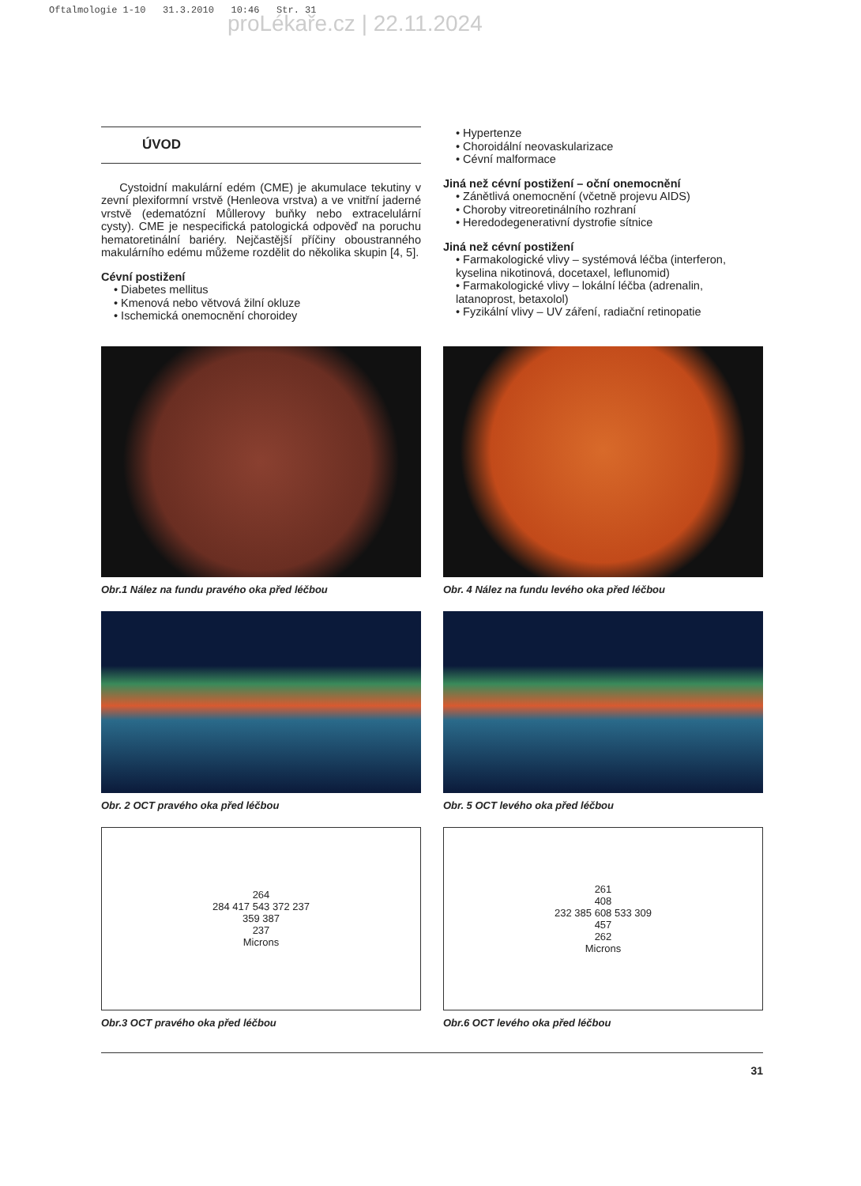Oftalmologie 1-10 31.3.2010 10:46 Str. 31
proLékaře.cz | 22.11.2024
ÚVOD
Cystoidní makulární edém (CME) je akumulace tekutiny v zevní plexiformní vrstvě (Henleova vrstva) a ve vnitřní jaderné vrstvě (edematózní Můllerovy buňky nebo extracelulární cysty). CME je nespecifická patologická odpověď na poruchu hematoretinální bariéry. Nejčastější příčiny oboustranného makulárního edému můžeme rozdělit do několika skupin [4, 5].
Cévní postižení
• Diabetes mellitus
• Kmenová nebo větvová žilní okluze
• Ischemická onemocnění choroidey
• Hypertenze
• Choroidální neovaskularizace
• Cévní malformace
Jiná než cévní postižení – oční onemocnění
• Zánětlivá onemocnění (včetně projevu AIDS)
• Choroby vitreoretinálního rozhraní
• Heredodegenerativní dystrofie sítnice
Jiná než cévní postižení
• Farmakologické vlivy – systémová léčba (interferon, kyselina nikotinová, docetaxel, leflunomid)
• Farmakologické vlivy – lokální léčba (adrenalin, latanoprost, betaxolol)
• Fyzikální vlivy – UV záření, radiační retinopatie
Obr.1 Nález na fundu pravého oka před léčbou
Obr. 2 OCT pravého oka před léčbou
264
284 417 543 372 237
359 387
237
Microns
Obr.3 OCT pravého oka před léčbou
Obr. 4 Nález na fundu levého oka před léčbou
Obr. 5 OCT levého oka před léčbou
261
408
232 385 608 533 309
457
262
Microns
Obr.6 OCT levého oka před léčbou
31